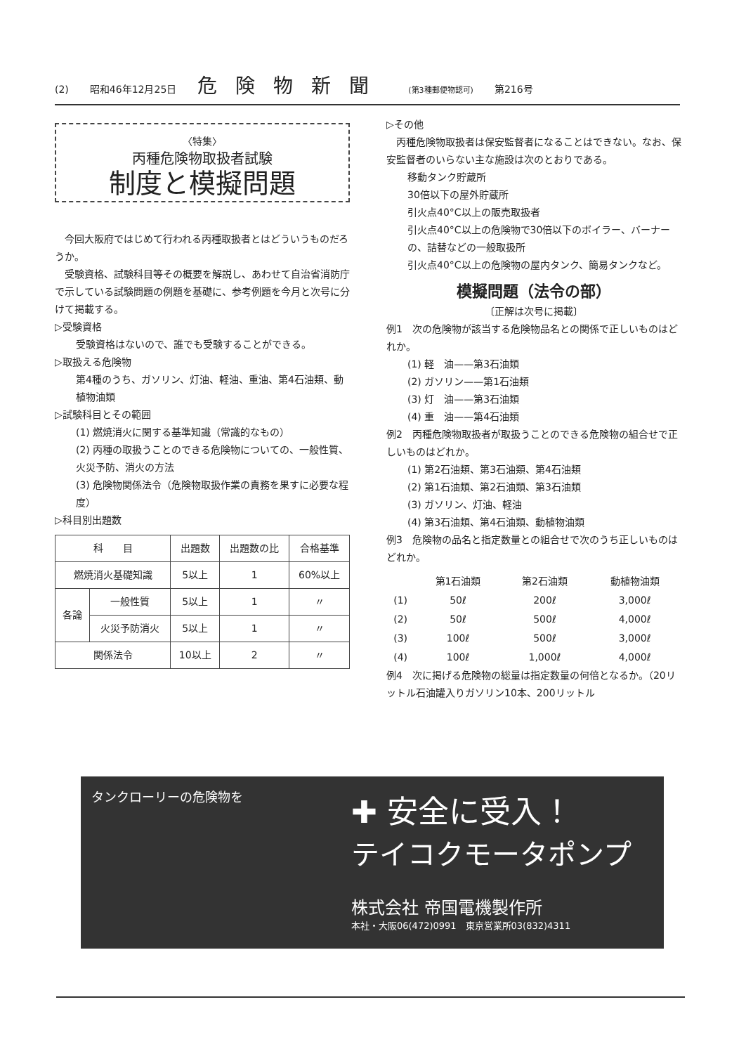(2) 昭和46年12月25日 危険物新聞 (第3種郵便物認可) 第216号
〈特集〉
丙種危険物取扱者試験
制度と模擬問題
　今回大阪府ではじめて行われる丙種取扱者とはどういうものだろうか。
　受験資格、試験科目等その概要を解説し、あわせて自治省消防庁で示している試験問題の例題を基礎に、参考例題を今月と次号に分けて掲載する。
▷受験資格
受験資格はないので、誰でも受験することができる。
▷取扱える危険物
第4種のうち、ガソリン、灯油、軽油、重油、第4石油類、動植物油類
▷試験科目とその範囲
(1) 燃焼消火に関する基準知識（常識的なもの）
(2) 丙種の取扱うことのできる危険物についての、一般性質、火災予防、消火の方法
(3) 危険物関係法令（危険物取扱作業の責務を果すに必要な程度）
▷科目別出題数
| 科 目 | | 出題数 | 出題数の比 | 合格基準 |
| --- | --- | --- | --- | --- |
| 燃焼消火基礎知識 | | 5以上 | 1 | 60%以上 |
| 各論 | 一般性質 | 5以上 | 1 | 〃 |
| | 火災予防消火 | 5以上 | 1 | 〃 |
| 関係法令 | | 10以上 | 2 | 〃 |
▷その他
　丙種危険物取扱者は保安監督者になることはできない。なお、保安監督者のいらない主な施設は次のとおりである。
移動タンク貯蔵所
30倍以下の屋外貯蔵所
引火点40°C以上の販売取扱者
引火点40°C以上の危険物で30倍以下のボイラー、バーナーの、詰替などの一般取扱所
引火点40°C以上の危険物の屋内タンク、簡易タンクなど。
模擬問題（法令の部）
〔正解は次号に掲載〕
例1　次の危険物が該当する危険物品名との関係で正しいものはどれか。
(1) 軽　油——第3石油類
(2) ガソリン——第1石油類
(3) 灯　油——第3石油類
(4) 重　油——第4石油類
例2　丙種危険物取扱者が取扱うことのできる危険物の組合せで正しいものはどれか。
(1) 第2石油類、第3石油類、第4石油類
(2) 第1石油類、第2石油類、第3石油類
(3) ガソリン、灯油、軽油
(4) 第3石油類、第4石油類、動植物油類
例3　危険物の品名と指定数量との組合せで次のうち正しいものはどれか。
| | 第1石油類 | 第2石油類 | 動植物油類 |
| (1) | 50ℓ | 200ℓ | 3,000ℓ |
| (2) | 50ℓ | 500ℓ | 4,000ℓ |
| (3) | 100ℓ | 500ℓ | 3,000ℓ |
| (4) | 100ℓ | 1,000ℓ | 4,000ℓ |
例4　次に掲げる危険物の総量は指定数量の何倍となるか。（20リットル石油罐入りガソリン10本、200リットル
タンクローリーの危険物を
✚ 安全に受入！
テイコクモータポンプ
株式会社 帝国電機製作所
本社・大阪06(472)0991　東京営業所03(832)4311